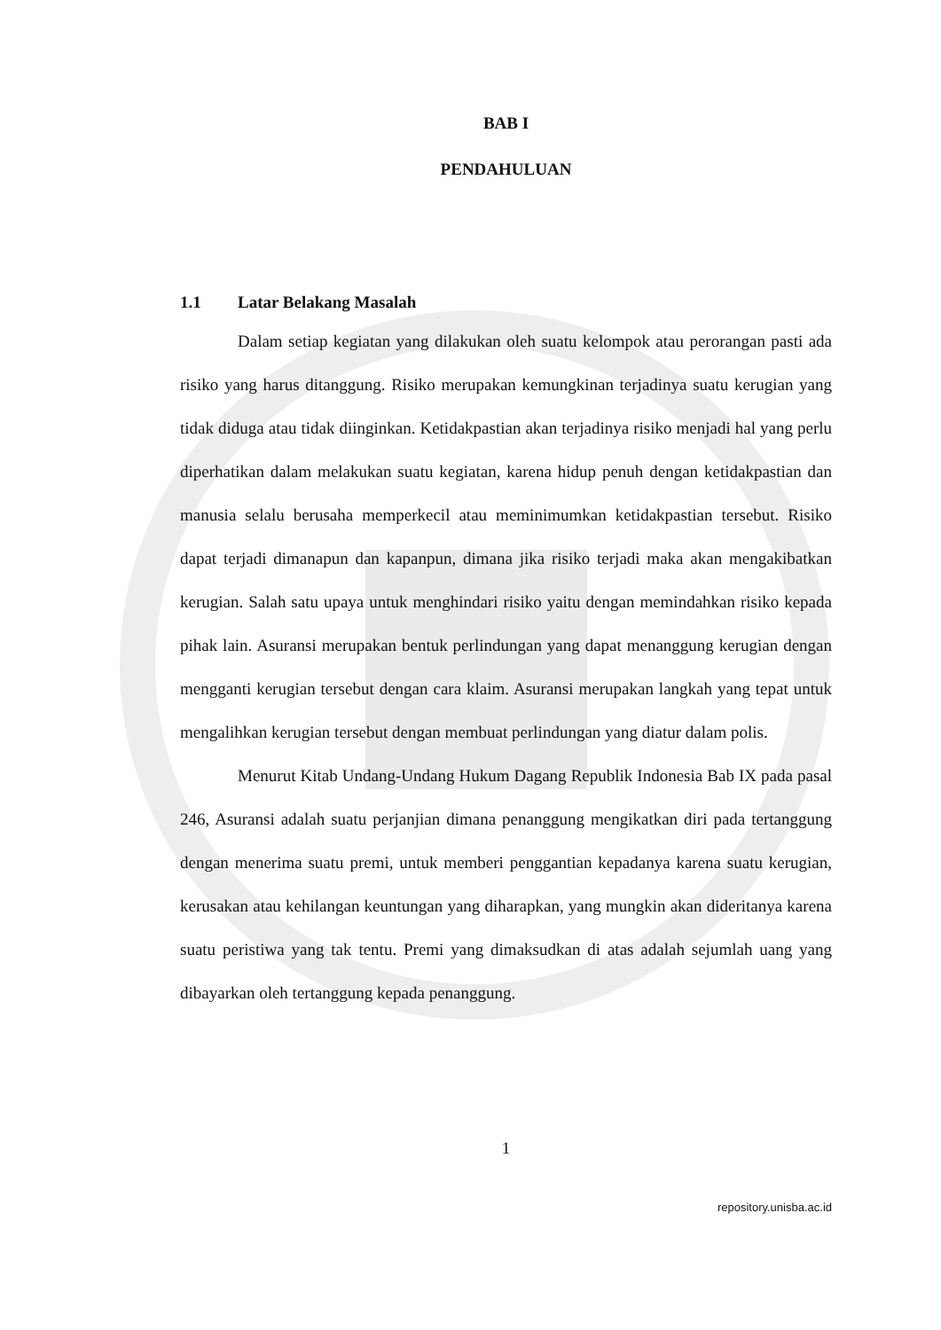BAB I
PENDAHULUAN
1.1 Latar Belakang Masalah
Dalam setiap kegiatan yang dilakukan oleh suatu kelompok atau perorangan pasti ada risiko yang harus ditanggung. Risiko merupakan kemungkinan terjadinya suatu kerugian yang tidak diduga atau tidak diinginkan. Ketidakpastian akan terjadinya risiko menjadi hal yang perlu diperhatikan dalam melakukan suatu kegiatan, karena hidup penuh dengan ketidakpastian dan manusia selalu berusaha memperkecil atau meminimumkan ketidakpastian tersebut. Risiko dapat terjadi dimanapun dan kapanpun, dimana jika risiko terjadi maka akan mengakibatkan kerugian. Salah satu upaya untuk menghindari risiko yaitu dengan memindahkan risiko kepada pihak lain. Asuransi merupakan bentuk perlindungan yang dapat menanggung kerugian dengan mengganti kerugian tersebut dengan cara klaim. Asuransi merupakan langkah yang tepat untuk mengalihkan kerugian tersebut dengan membuat perlindungan yang diatur dalam polis.
Menurut Kitab Undang-Undang Hukum Dagang Republik Indonesia Bab IX pada pasal 246, Asuransi adalah suatu perjanjian dimana penanggung mengikatkan diri pada tertanggung dengan menerima suatu premi, untuk memberi penggantian kepadanya karena suatu kerugian, kerusakan atau kehilangan keuntungan yang diharapkan, yang mungkin akan dideritanya karena suatu peristiwa yang tak tentu. Premi yang dimaksudkan di atas adalah sejumlah uang yang dibayarkan oleh tertanggung kepada penanggung.
1
repository.unisba.ac.id